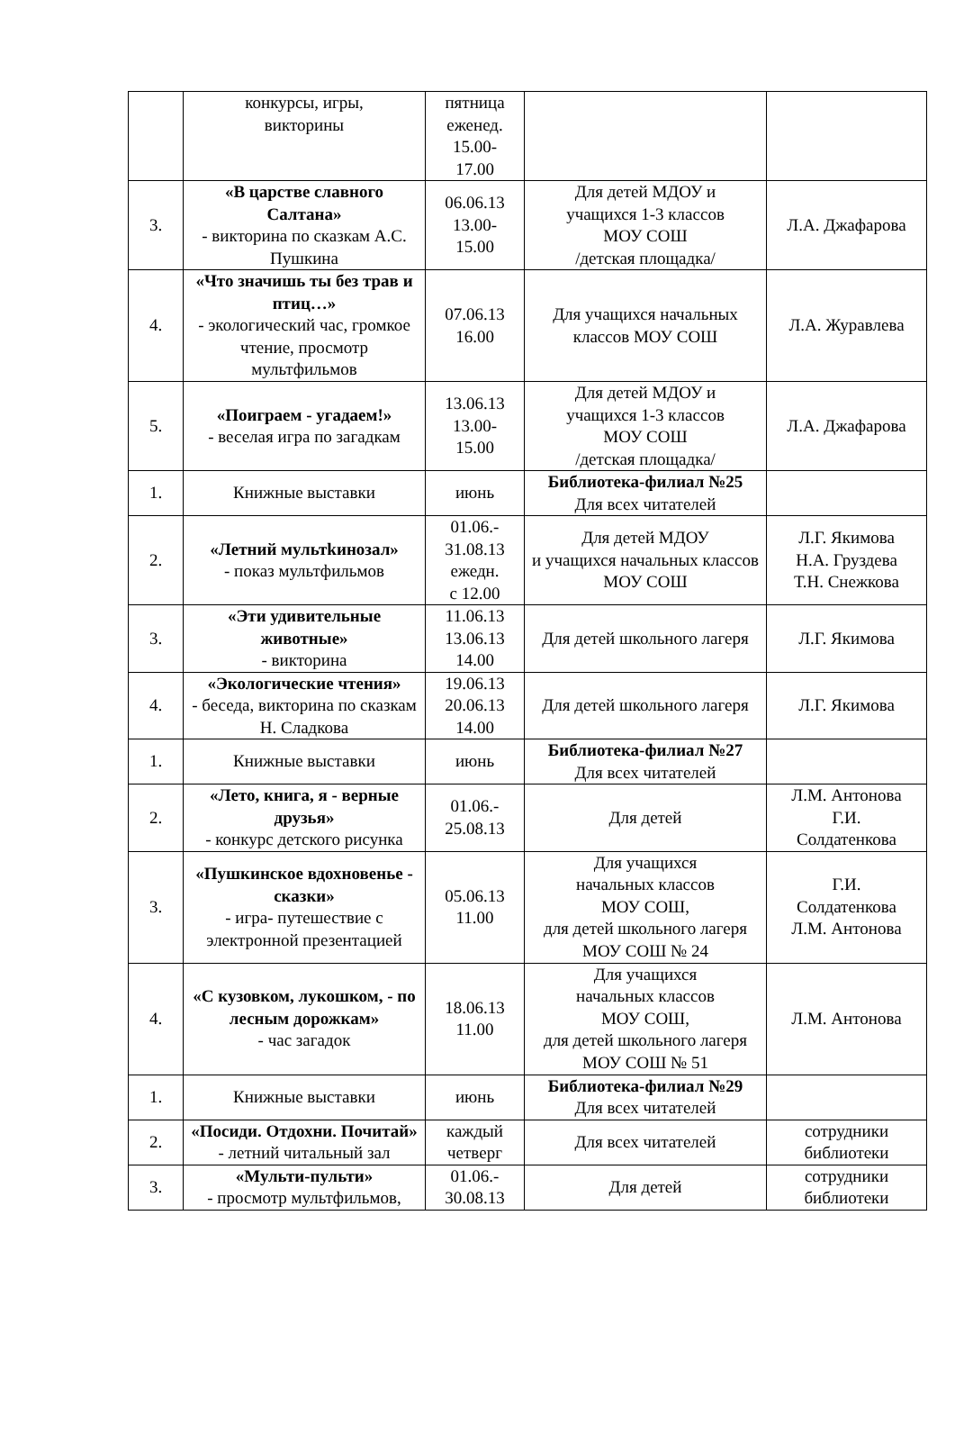| | конкурсы, игры, викторины | пятница еженед. 15.00- 17.00 | | |
| 3. | «В царстве славного Салтана» - викторина по сказкам А.С. Пушкина | 06.06.13 13.00- 15.00 | Для детей МДОУ и учащихся 1-3 классов МОУ СОШ /детская площадка/ | Л.А. Джафарова |
| 4. | «Что значишь ты без трав и птиц…» - экологический час, громкое чтение, просмотр мультфильмов | 07.06.13 16.00 | Для учащихся начальных классов МОУ СОШ | Л.А. Журавлева |
| 5. | «Поиграем - угадаем!» - веселая игра по загадкам | 13.06.13 13.00- 15.00 | Для детей МДОУ и учащихся 1-3 классов МОУ СОШ /детская площадка/ | Л.А. Джафарова |
| 1. | Книжные выставки | июнь | Библиотека-филиал №25 Для всех читателей | |
| 2. | «Летний мультkинозал» - показ мультфильмов | 01.06.- 31.08.13 ежедн. с 12.00 | Для детей МДОУ и учащихся начальных классов МОУ СОШ | Л.Г. Якимова Н.А. Груздева Т.Н. Снежкова |
| 3. | «Эти удивительные животные» - викторина | 11.06.13 13.06.13 14.00 | Для детей школьного лагеря | Л.Г. Якимова |
| 4. | «Экологические чтения» - беседа, викторина по сказкам Н. Сладкова | 19.06.13 20.06.13 14.00 | Для детей школьного лагеря | Л.Г. Якимова |
| 1. | Книжные выставки | июнь | Библиотека-филиал №27 Для всех читателей | |
| 2. | «Лето, книга, я - верные друзья» - конкурс детского рисунка | 01.06.- 25.08.13 | Для детей | Л.М. Антонова Г.И. Солдатенкова |
| 3. | «Пушкинское вдохновенье - сказки» - игра- путешествие с электронной презентацией | 05.06.13 11.00 | Для учащихся начальных классов МОУ СОШ, для детей школьного лагеря МОУ СОШ № 24 | Г.И. Солдатенкова Л.М. Антонова |
| 4. | «С кузовком, лукошком, - по лесным дорожкам» - час загадок | 18.06.13 11.00 | Для учащихся начальных классов МОУ СОШ, для детей школьного лагеря МОУ СОШ № 51 | Л.М. Антонова |
| 1. | Книжные выставки | июнь | Библиотека-филиал №29 Для всех читателей | |
| 2. | «Посиди. Отдохни. Почитай» - летний читальный зал | каждый четверг | Для всех читателей | сотрудники библиотеки |
| 3. | «Мульти-пульти» - просмотр мультфильмов, | 01.06.- 30.08.13 | Для детей | сотрудники библиотеки |